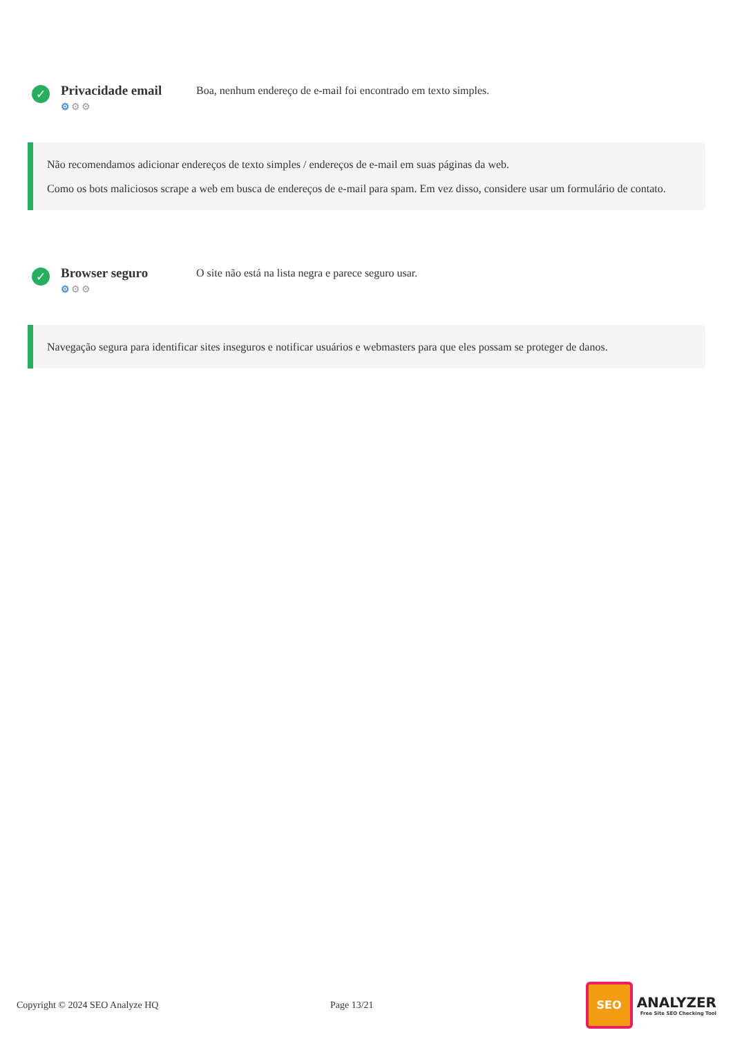✓
Privacidade email
⚙⚙⚙
Boa, nenhum endereço de e-mail foi encontrado em texto simples.
Não recomendamos adicionar endereços de texto simples / endereços de e-mail em suas páginas da web.
Como os bots maliciosos scrape a web em busca de endereços de e-mail para spam. Em vez disso, considere usar um formulário de contato.
✓
Browser seguro
⚙⚙⚙
O site não está na lista negra e parece seguro usar.
Navegação segura para identificar sites inseguros e notificar usuários e webmasters para que eles possam se proteger de danos.
Copyright © 2024 SEO Analyze HQ Page 13/21
SEO
ANALYZER
Free Site SEO Checking Tool